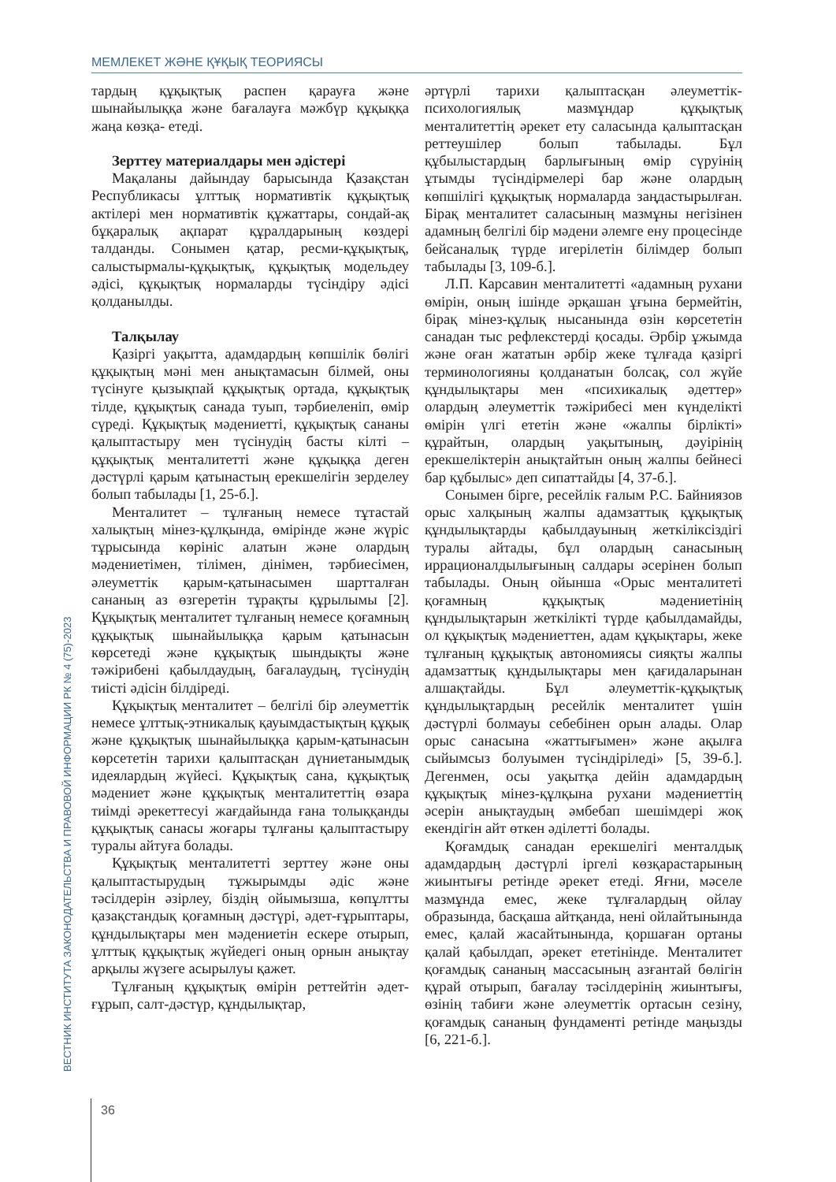МЕМЛЕКЕТ ЖӘНЕ ҚҰҚЫҚ ТЕОРИЯСЫ
тардың құқықтық распен қарауға және шынайылыққа және бағалауға мәжбүр құқыққа жаңа көзқа- етеді.
Зерттеу материалдары мен әдістері
Мақаланы дайындау барысында Қазақстан Республикасы ұлттық нормативтік құқықтық актілері мен нормативтік құжаттары, сондай-ақ бұқаралық ақпарат құралдарының көздері талданды. Сонымен қатар, ресми-құқықтық, салыстырмалы-құқықтық, құқықтық модельдеу әдісі, құқықтық нормаларды түсіндіру әдісі қолданылды.
Талқылау
Қазіргі уақытта, адамдардың көпшілік бөлігі құқықтың мәні мен анықтамасын білмей, оны түсінуге қызықпай құқықтық ортада, құқықтық тілде, құқықтық санада туып, тәрбиеленіп, өмір сүреді. Құқықтық мәдениетті, құқықтық сананы қалыптастыру мен түсінудің басты кілті – құқықтық менталитетті және құқыққа деген дәстүрлі қарым қатынастың ерекшелігін зерделеу болып табылады [1, 25-б.].
Менталитет – тұлғаның немесе тұтастай халықтың мінез-құлқында, өмірінде және жүріс тұрысында көрініс алатын және олардың мәдениетімен, тілімен, дінімен, тәрбиесімен, әлеуметтік қарым-қатынасымен шартталған сананың аз өзгеретін тұрақты құрылымы [2]. Құқықтық менталитет тұлғаның немесе қоғамның құқықтық шынайылыққа қарым қатынасын көрсетеді және құқықтық шындықты және тәжірибені қабылдаудың, бағалаудың, түсінудің тиісті әдісін білдіреді.
Құқықтық менталитет – белгілі бір әлеуметтік немесе ұлттық-этникалық қауымдастықтың құқық және құқықтық шынайылыққа қарым-қатынасын көрсететін тарихи қалыптасқан дүниетанымдық идеялардың жүйесі. Құқықтық сана, құқықтық мәдениет және құқықтық менталитеттің өзара тиімді әрекеттесуі жағдайында ғана толыққанды құқықтық санасы жоғары тұлғаны қалыптастыру туралы айтуға болады.
Құқықтық менталитетті зерттеу және оны қалыптастырудың тұжырымды әдіс және тәсілдерін әзірлеу, біздің ойымызша, көпұлтты қазақстандық қоғамның дәстүрі, әдет-ғұрыптары, құндылықтары мен мәдениетін ескере отырып, ұлттық құқықтық жүйедегі оның орнын анықтау арқылы жүзеге асырылуы қажет.
Тұлғаның құқықтық өмірін реттейтін әдет-ғұрып, салт-дәстүр, құндылықтар,
әртүрлі тарихи қалыптасқан әлеуметтік-психологиялық мазмұндар құқықтық менталитеттің әрекет ету саласында қалыптасқан реттеушілер болып табылады. Бұл құбылыстардың барлығының өмір сүруінің ұтымды түсіндірмелері бар және олардың көпшілігі құқықтық нормаларда заңдастырылған. Бірақ менталитет саласының мазмұны негізінен адамның белгілі бір мәдени әлемге ену процесінде бейсаналық түрде игерілетін білімдер болып табылады [3, 109-б.].
Л.П. Карсавин менталитетті «адамның рухани өмірін, оның ішінде әрқашан ұғына бермейтін, бірақ мінез-құлық нысанында өзін көрсететін санадан тыс рефлекстерді қосады. Әрбір ұжымда және оған жататын әрбір жеке тұлғада қазіргі терминологияны қолданатын болсақ, сол жүйе құндылықтары мен «психикалық әдеттер» олардың әлеуметтік тәжірибесі мен күнделікті өмірін үлгі ететін және «жалпы бірлікті» құрайтын, олардың уақытының, дәуірінің ерекшеліктерін анықтайтын оның жалпы бейнесі бар құбылыс» деп сипаттайды [4, 37-б.].
Сонымен бірге, ресейлік ғалым Р.С. Байниязов орыс халқының жалпы адамзаттық құқықтық құндылықтарды қабылдауының жеткіліксіздігі туралы айтады, бұл олардың санасының иррационалдылығының салдары әсерінен болып табылады. Оның ойынша «Орыс менталитеті қоғамның құқықтық мәдениетінің құндылықтарын жеткілікті түрде қабылдамайды, ол құқықтық мәдениеттен, адам құқықтары, жеке тұлғаның құқықтық автономиясы сияқты жалпы адамзаттық құндылықтары мен қағидаларынан алшақтайды. Бұл әлеуметтік-құқықтық құндылықтардың ресейлік менталитет үшін дәстүрлі болмауы себебінен орын алады. Олар орыс санасына «жаттығымен» және ақылға сыйымсыз болуымен түсіндіріледі» [5, 39-б.]. Дегенмен, осы уақытқа дейін адамдардың құқықтық мінез-құлқына рухани мәдениеттің әсерін анықтаудың әмбебап шешімдері жоқ екендігін айт өткен әділетті болады.
Қоғамдық санадан ерекшелігі менталдық адамдардың дәстүрлі іргелі көзқарастарының жиынтығы ретінде әрекет етеді. Яғни, мәселе мазмұнда емес, жеке тұлғалардың ойлау образында, басқаша айтқанда, нені ойлайтынында емес, қалай жасайтынында, қоршаған ортаны қалай қабылдап, әрекет ететінінде. Менталитет қоғамдық сананың массасының азғантай бөлігін құрай отырып, бағалау тәсілдерінің жиынтығы, өзінің табиғи және әлеуметтік ортасын сезіну, қоғамдық сананың фундаменті ретінде маңызды [6, 221-б.].
ВЕСТНИК ИНСТИТУТА ЗАКОНОДАТЕЛЬСТВА И ПРАВОВОЙ ИНФОРМАЦИИ РК № 4 (75)-2023
36